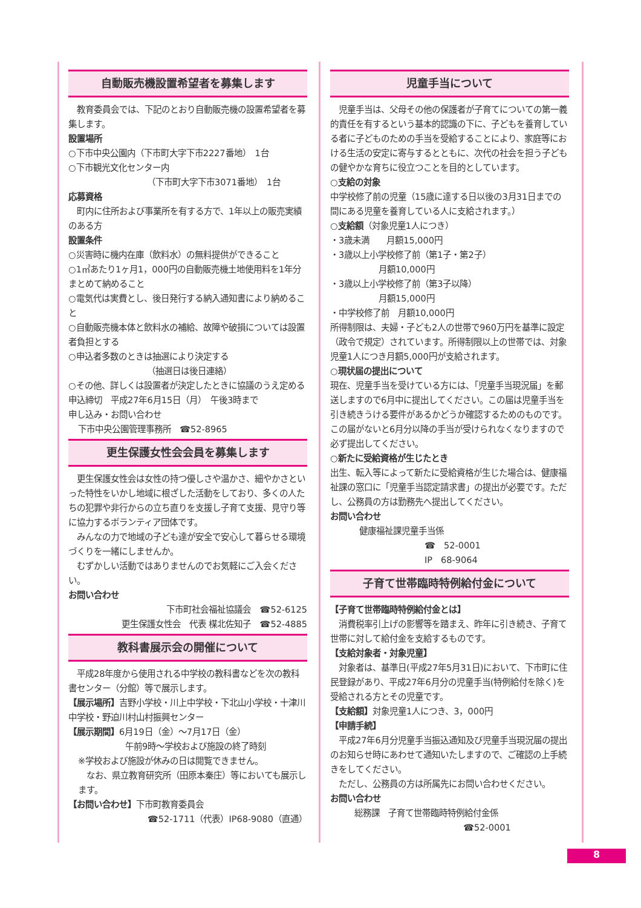自動販売機設置希望者を募集します
　教育委員会では、下記のとおり自動販売機の設置希望者を募集します。
設置場所
○下市中央公園内（下市町大字下市2227番地）　1台
○下市観光文化センター内
（下市町大字下市3071番地）　1台
応募資格
　町内に住所および事業所を有する方で、1年以上の販売実績のある方
設置条件
○災害時に機内在庫（飲料水）の無料提供ができること
○1㎡あたり1ヶ月1，000円の自動販売機土地使用料を1年分まとめて納めること
○電気代は実費とし、後日発行する納入通知書により納めること
○自動販売機本体と飲料水の補給、故障や破損については設置者負担とする
○申込者多数のときは抽選により決定する
（抽選日は後日連絡）
○その他、詳しくは設置者が決定したときに協議のうえ定める
申込締切　平成27年6月15日（月）　午後3時まで
申し込み・お問い合わせ
下市中央公園管理事務所　☎52-8965
更生保護女性会会員を募集します
　更生保護女性会は女性の持つ優しさや温かさ、細やかさといった特性をいかし地域に根ざした活動をしており、多くの人たちの犯罪や非行からの立ち直りを支援し子育て支援、見守り等に協力するボランティア団体です。
　みんなの力で地域の子ども達が安全で安心して暮らせる環境づくりを一緒にしませんか。
　むずかしい活動ではありませんのでお気軽にご入会ください。
お問い合わせ
下市町社会福祉協議会　☎52-6125
更生保護女性会　代表 楳北佐知子　☎52-4885
教科書展示会の開催について
　平成28年度から使用される中学校の教科書などを次の教科書センター（分館）等で展示します。
【展示場所】吉野小学校・川上中学校・下北山小学校・十津川中学校・野迫川村山村振興センター
【展示期間】6月19日（金）～7月17日（金）
午前9時～学校および施設の終了時刻
※学校および施設が休みの日は閲覧できません。
　なお、県立教育研究所（田原本秦庄）等においても展示します。
【お問い合わせ】下市町教育委員会
☎52-1711（代表）IP68-9080（直通）
児童手当について
　児童手当は、父母その他の保護者が子育てについての第一義的責任を有するという基本的認識の下に、子どもを養育している者に子どものための手当を受給することにより、家庭等における生活の安定に寄与するとともに、次代の社会を担う子どもの健やかな育ちに役立つことを目的としています。
○支給の対象
中学校修了前の児童（15歳に達する日以後の3月31日までの間にある児童を養育している人に支給されます。）
○支給額（対象児童1人につき）
・3歳未満　　月額15,000円
・3歳以上小学校修了前（第1子・第2子）
月額10,000円
・3歳以上小学校修了前（第3子以降）
月額15,000円
・中学校修了前　月額10,000円
所得制限は、夫婦・子ども2人の世帯で960万円を基準に設定（政令で規定）されています。所得制限以上の世帯では、対象児童1人につき月額5,000円が支給されます。
○現状届の提出について
現在、児童手当を受けている方には、「児童手当現況届」を郵送しますので6月中に提出してください。この届は児童手当を引き続きうける要件があるかどうか確認するためのものです。この届がないと6月分以降の手当が受けられなくなりますので必ず提出してください。
○新たに受給資格が生じたとき
出生、転入等によって新たに受給資格が生じた場合は、健康福祉課の窓口に「児童手当認定請求書」の提出が必要です。ただし、公務員の方は勤務先へ提出してください。
お問い合わせ
健康福祉課児童手当係
☎　52-0001
IP　68-9064
子育て世帯臨時特例給付金について
【子育て世帯臨時特例給付金とは】
　消費税率引上げの影響等を踏まえ、昨年に引き続き、子育て世帯に対して給付金を支給するものです。
【支給対象者・対象児童】
　対象者は、基準日(平成27年5月31日)において、下市町に住民登録があり、平成27年6月分の児童手当(特例給付を除く)を受給される方とその児童です。
【支給額】対象児童1人につき、3，000円
【申請手続】
　平成27年6月分児童手当振込通知及び児童手当現況届の提出のお知らせ時にあわせて通知いたしますので、ご確認の上手続きをしてください。
　ただし、公務員の方は所属先にお問い合わせください。
お問い合わせ
総務課　子育て世帯臨時特例給付金係
☎52-0001
8